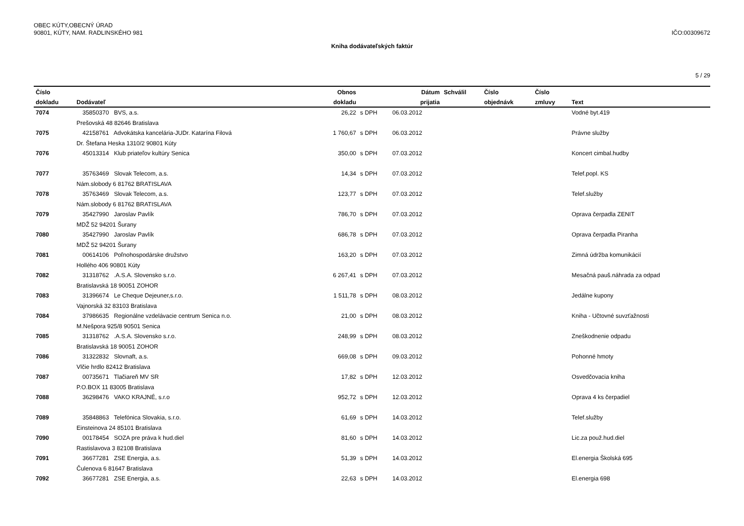OBEC KÚTY,OBECNÝ ÚRAD
90801, KÚTY, NAM. RADLINSKÉHO 981
IČO:00309672
Kniha dodávateľských faktúr
5 / 29
| Číslo | | Obnos | | Dátum | Schválil | Číslo | Číslo | |
| --- | --- | --- | --- | --- | --- | --- | --- | --- |
| dokladu | Dodávateľ | dokladu | | prijatia | | objednávk | zmluvy | Text |
| 7074 | 35850370 BVS, a.s. | 26,22 | s DPH | 06.03.2012 | | | | Vodné byt.419 |
| | Prešovská 48 82646 Bratislava | | | | | | | |
| 7075 | 42158761 Advokátska kancelária-JUDr. Katarína Filová | 1 760,67 | s DPH | 06.03.2012 | | | | Právne služby |
| | Dr. Štefana Heska 1310/2 90801 Kúty | | | | | | | |
| 7076 | 45013314 Klub priateľov kultúry Senica | 350,00 | s DPH | 07.03.2012 | | | | Koncert cimbal.hudby |
| 7077 | 35763469 Slovak Telecom, a.s. | 14,34 | s DPH | 07.03.2012 | | | | Telef.popl. KS |
| | Nám.slobody 6 81762 BRATISLAVA | | | | | | | |
| 7078 | 35763469 Slovak Telecom, a.s. | 123,77 | s DPH | 07.03.2012 | | | | Telef.služby |
| | Nám.slobody 6 81762 BRATISLAVA | | | | | | | |
| 7079 | 35427990 Jaroslav Pavlík | 786,70 | s DPH | 07.03.2012 | | | | Oprava čerpadla ZENIT |
| | MDŽ 52 94201 Šurany | | | | | | | |
| 7080 | 35427990 Jaroslav Pavlík | 686,78 | s DPH | 07.03.2012 | | | | Oprava čerpadla Piranha |
| | MDŽ 52 94201 Šurany | | | | | | | |
| 7081 | 00614106 Poľnohospodárske družstvo | 163,20 | s DPH | 07.03.2012 | | | | Zimná údržba komunikácií |
| | Hollého 406 90801 Kúty | | | | | | | |
| 7082 | 31318762 .A.S.A. Slovensko s.r.o. | 6 267,41 | s DPH | 07.03.2012 | | | | Mesačná pauš.náhrada za odpad |
| | Bratislavská 18 90051 ZOHOR | | | | | | | |
| 7083 | 31396674 Le Cheque Dejeuner,s.r.o. | 1 511,78 | s DPH | 08.03.2012 | | | | Jedálne kupony |
| | Vajnorská 32 83103 Bratislava | | | | | | | |
| 7084 | 37986635 Regionálne vzdelávacie centrum Senica n.o. | 21,00 | s DPH | 08.03.2012 | | | | Kniha - Učtovné suvzťažnosti |
| | M.Nešpora 925/8 90501 Senica | | | | | | | |
| 7085 | 31318762 .A.S.A. Slovensko s.r.o. | 248,99 | s DPH | 08.03.2012 | | | | Zneškodnenie odpadu |
| | Bratislavská 18 90051 ZOHOR | | | | | | | |
| 7086 | 31322832 Slovnaft, a.s. | 669,08 | s DPH | 09.03.2012 | | | | Pohonné hmoty |
| | Vlčie hrdlo 82412 Bratislava | | | | | | | |
| 7087 | 00735671 Tlačiareň MV SR | 17,82 | s DPH | 12.03.2012 | | | | Osvedčovacia kniha |
| | P.O.BOX 11 83005 Bratislava | | | | | | | |
| 7088 | 36298476 VAKO KRAJNÉ, s.r.o | 952,72 | s DPH | 12.03.2012 | | | | Oprava 4 ks čerpadiel |
| 7089 | 35848863 Telefónica Slovakia, s.r.o. | 61,69 | s DPH | 14.03.2012 | | | | Telef.služby |
| | Einsteinova 24 85101 Bratislava | | | | | | | |
| 7090 | 00178454 SOZA pre práva k hud.diel | 81,60 | s DPH | 14.03.2012 | | | | Lic.za použ.hud.diel |
| | Rastislavova 3 82108 Bratislava | | | | | | | |
| 7091 | 36677281 ZSE Energia, a.s. | 51,39 | s DPH | 14.03.2012 | | | | El.energia Školská 695 |
| | Čulenova 6 81647 Bratislava | | | | | | | |
| 7092 | 36677281 ZSE Energia, a.s. | 22,63 | s DPH | 14.03.2012 | | | | El.energia 698 |